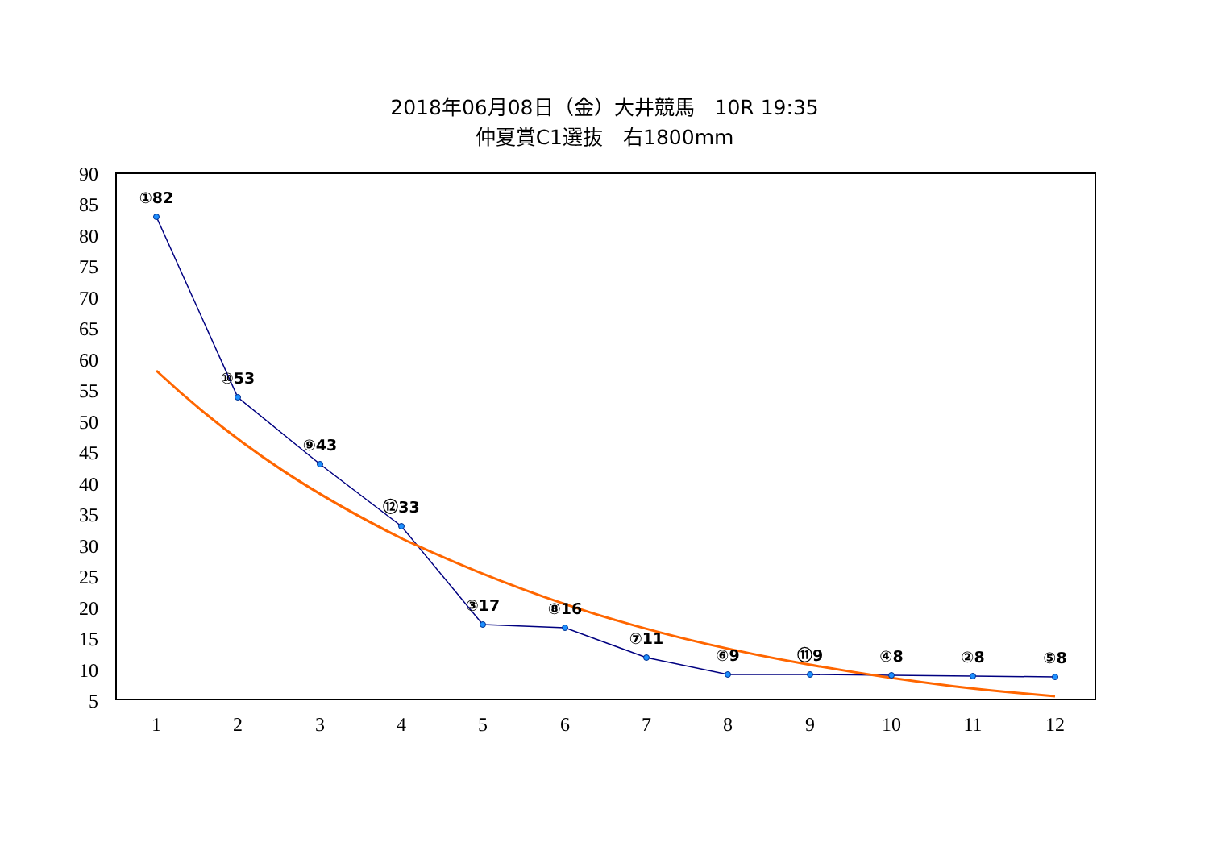2018年06月08日（金）大井競馬　10R 19:35
仲夏賞C1選抜　右1800mm
90
85
80
75
70
65
60
55
50
45
40
35
30
25
20
15
10
5
1
2
3
4
5
6
7
8
9
10
11
12
①82
⑩53
⑨43
⑫33
③17
⑧16
⑦11
⑥9
⑪9
④8
②8
⑤8